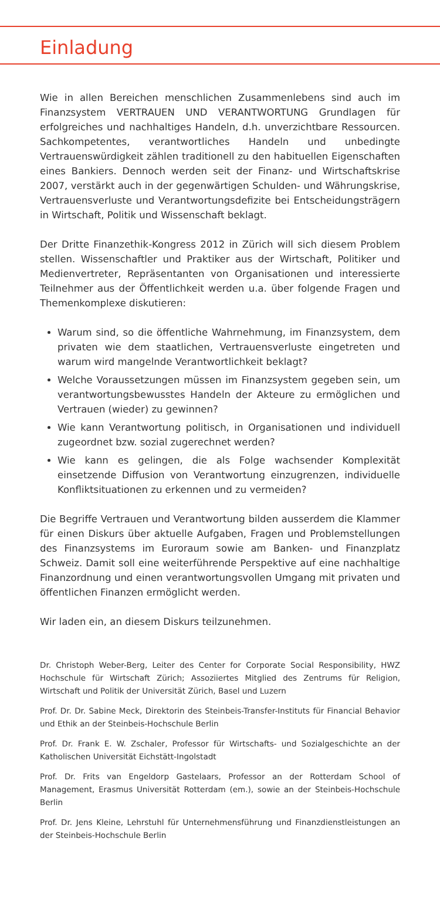Einladung
Wie in allen Bereichen menschlichen Zusammenlebens sind auch im Finanzsystem VERTRAUEN UND VERANTWORTUNG Grundlagen für erfolgreiches und nachhaltiges Handeln, d.h. unverzichtbare Ressourcen. Sachkompetentes, verantwortliches Handeln und unbedingte Vertrauenswürdigkeit zählen traditionell zu den habituellen Eigenschaften eines Bankiers. Dennoch werden seit der Finanz- und Wirtschaftskrise 2007, verstärkt auch in der gegenwärtigen Schulden- und Währungskrise, Vertrauensverluste und Verantwortungsdefizite bei Entscheidungsträgern in Wirtschaft, Politik und Wissenschaft beklagt.
Der Dritte Finanzethik-Kongress 2012 in Zürich will sich diesem Problem stellen. Wissenschaftler und Praktiker aus der Wirtschaft, Politiker und Medienvertreter, Repräsentanten von Organisationen und interessierte Teilnehmer aus der Öffentlichkeit werden u.a. über folgende Fragen und Themenkomplexe diskutieren:
Warum sind, so die öffentliche Wahrnehmung, im Finanzsystem, dem privaten wie dem staatlichen, Vertrauensverluste eingetreten und warum wird mangelnde Verantwortlichkeit beklagt?
Welche Voraussetzungen müssen im Finanzsystem gegeben sein, um verantwortungsbewusstes Handeln der Akteure zu ermöglichen und Vertrauen (wieder) zu gewinnen?
Wie kann Verantwortung politisch, in Organisationen und individuell zugeordnet bzw. sozial zugerechnet werden?
Wie kann es gelingen, die als Folge wachsender Komplexität einsetzende Diffusion von Verantwortung einzugrenzen, individuelle Konfliktsituationen zu erkennen und zu vermeiden?
Die Begriffe Vertrauen und Verantwortung bilden ausserdem die Klammer für einen Diskurs über aktuelle Aufgaben, Fragen und Problemstellungen des Finanzsystems im Euroraum sowie am Banken- und Finanzplatz Schweiz. Damit soll eine weiterführende Perspektive auf eine nachhaltige Finanzordnung und einen verantwortungsvollen Umgang mit privaten und öffentlichen Finanzen ermöglicht werden.
Wir laden ein, an diesem Diskurs teilzunehmen.
Dr. Christoph Weber-Berg, Leiter des Center for Corporate Social Responsibility, HWZ Hochschule für Wirtschaft Zürich; Assoziiertes Mitglied des Zentrums für Religion, Wirtschaft und Politik der Universität Zürich, Basel und Luzern
Prof. Dr. Dr. Sabine Meck, Direktorin des Steinbeis-Transfer-Instituts für Financial Behavior und Ethik an der Steinbeis-Hochschule Berlin
Prof. Dr. Frank E. W. Zschaler, Professor für Wirtschafts- und Sozialgeschichte an der Katholischen Universität Eichstätt-Ingolstadt
Prof. Dr. Frits van Engeldorp Gastelaars, Professor an der Rotterdam School of Management, Erasmus Universität Rotterdam (em.), sowie an der Steinbeis-Hochschule Berlin
Prof. Dr. Jens Kleine, Lehrstuhl für Unternehmensführung und Finanzdienstleistungen an der Steinbeis-Hochschule Berlin